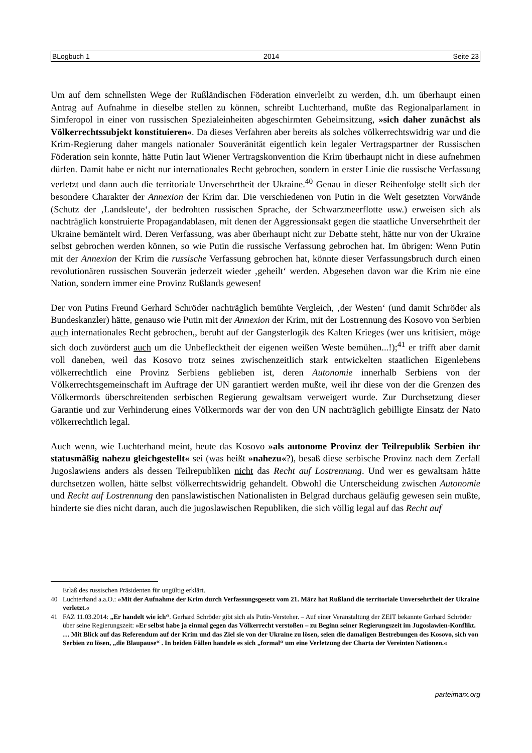BLogbuch 1 2014 Seite 23
Um auf dem schnellsten Wege der Rußländischen Föderation einverleibt zu werden, d.h. um überhaupt einen Antrag auf Aufnahme in dieselbe stellen zu können, schreibt Luchterhand, mußte das Regionalparlament in Simferopol in einer von russischen Spezialeinheiten abgeschirmten Geheimsitzung, »sich daher zunächst als Völkerrechtssubjekt konstituieren«. Da dieses Verfahren aber bereits als solches völkerrechtswidrig war und die Krim-Regierung daher mangels nationaler Souveränität eigentlich kein legaler Vertragspartner der Russischen Föderation sein konnte, hätte Putin laut Wiener Vertragskonvention die Krim überhaupt nicht in diese aufnehmen dürfen. Damit habe er nicht nur internationales Recht gebrochen, sondern in erster Linie die russische Verfassung verletzt und dann auch die territoriale Unversehrtheit der Ukraine.<sup>40</sup> Genau in dieser Reihenfolge stellt sich der besondere Charakter der Annexion der Krim dar. Die verschiedenen von Putin in die Welt gesetzten Vorwände (Schutz der ‚Landsleute‘, der bedrohten russischen Sprache, der Schwarzmeerflotte usw.) erweisen sich als nachträglich konstruierte Propagandablasen, mit denen der Aggressionsakt gegen die staatliche Unversehrtheit der Ukraine bemäntelt wird. Deren Verfassung, was aber überhaupt nicht zur Debatte steht, hätte nur von der Ukraine selbst gebrochen werden können, so wie Putin die russische Verfassung gebrochen hat. Im übrigen: Wenn Putin mit der Annexion der Krim die russische Verfassung gebrochen hat, könnte dieser Verfassungsbruch durch einen revolutionären russischen Souverän jederzeit wieder ‚geheilt‘ werden. Abgesehen davon war die Krim nie eine Nation, sondern immer eine Provinz Rußlands gewesen!
Der von Putins Freund Gerhard Schröder nachträglich bemühte Vergleich, ‚der Westen‘ (und damit Schröder als Bundeskanzler) hätte, genauso wie Putin mit der Annexion der Krim, mit der Lostrennung des Kosovo von Serbien auch internationales Recht gebrochen,, beruht auf der Gangsterlogik des Kalten Krieges (wer uns kritisiert, möge sich doch zuvörderst auch um die Unbeflecktheit der eigenen weißen Weste bemühen...!);<sup>41</sup> er trifft aber damit voll daneben, weil das Kosovo trotz seines zwischenzeitlich stark entwickelten staatlichen Eigenlebens völkerrechtlich eine Provinz Serbiens geblieben ist, deren Autonomie innerhalb Serbiens von der Völkerrechtsgemeinschaft im Auftrage der UN garantiert werden mußte, weil ihr diese von der die Grenzen des Völkermords überschreitenden serbischen Regierung gewaltsam verweigert wurde. Zur Durchsetzung dieser Garantie und zur Verhinderung eines Völkermords war der von den UN nachträglich gebilligte Einsatz der Nato völkerrechtlich legal.
Auch wenn, wie Luchterhand meint, heute das Kosovo »als autonome Provinz der Teilrepublik Serbien ihr statusmäßig nahezu gleichgestellt« sei (was heißt »nahezu«?), besaß diese serbische Provinz nach dem Zerfall Jugoslawiens anders als dessen Teilrepubliken nicht das Recht auf Lostrennung. Und wer es gewaltsam hätte durchsetzen wollen, hätte selbst völkerrechtswidrig gehandelt. Obwohl die Unterscheidung zwischen Autonomie und Recht auf Lostrennung den panslawistischen Nationalisten in Belgrad durchaus geläufig gewesen sein mußte, hinderte sie dies nicht daran, auch die jugoslawischen Republiken, die sich völlig legal auf das Recht auf
Erlaß des russischen Präsidenten für ungültig erklärt.
40 Luchterhand a.a.O.: »Mit der Aufnahme der Krim durch Verfassungsgesetz vom 21. März hat Rußland die territoriale Unversehrtheit der Ukraine verletzt.«
41 FAZ 11.03.2014: „Er handelt wie ich“. Gerhard Schröder gibt sich als Putin-Versteher. – Auf einer Veranstaltung der ZEIT bekannte Gerhard Schröder über seine Regierungszeit: »Er selbst habe ja einmal gegen das Völkerrecht verstoßen – zu Beginn seiner Regierungszeit im Jugoslawien-Konflikt. … Mit Blick auf das Referendum auf der Krim und das Ziel sie von der Ukraine zu lösen, seien die damaligen Bestrebungen des Kosovo, sich von Serbien zu lösen, „die Blaupause“ . In beiden Fällen handele es sich „formal“ um eine Verletzung der Charta der Vereinten Nationen.«
parteimarx.org